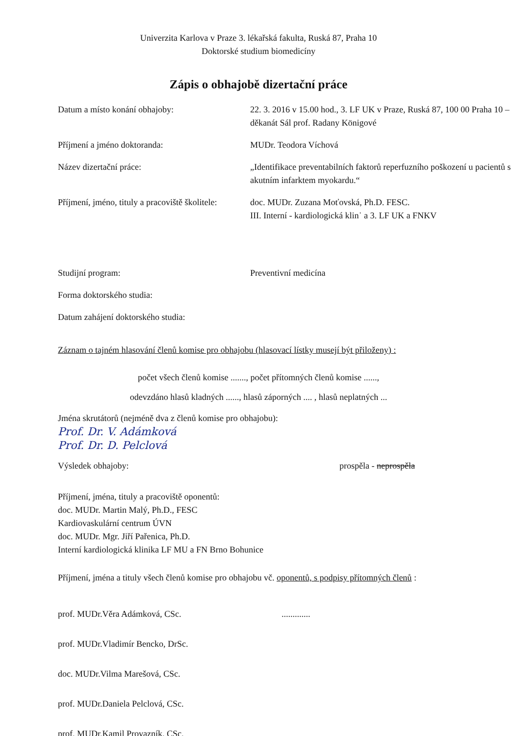Univerzita Karlova v Praze 3. lékařská fakulta, Ruská 87, Praha 10
Doktorské studium biomedicíny
Zápis o obhajobě dizertační práce
Datum a místo konání obhajoby: 22. 3. 2016 v 15.00 hod., 3. LF UK v Praze, Ruská 87, 100 00 Praha 10 – děkanát Sál prof. Radany Königové
Příjmení a jméno doktoranda: MUDr. Teodora Víchová
Název dizertační práce: „Identifikace preventabilních faktorů reperfuzního poškození u pacientů s akutním infarktem myokardu.“
Příjmení, jméno, tituly a pracoviště školitele:
doc. MUDr. Zuzana Moťovská, Ph.D. FESC.
III. Interní - kardiologická klin˙ a 3. LF UK a FNKV
Studijní program: Preventivní medicína
Forma doktorského studia:
Datum zahájení doktorského studia:
Záznam o tajném hlasování členů komise pro obhajobu (hlasovací lístky musejí být přiloženy) :
počet všech členů komise ......., počet přítomných členů komise ......,
odevzdáno hlasů kladných ......, hlasů záporných .... , hlasů neplatných ...
Jména skrutátorů (nejméně dva z členů komise pro obhajobu):
Prof. Dr. V. Adámková
Prof. Dr. D. Pelclová
Výsledek obhajoby: prospěla - neprospěla
Příjmení, jména, tituly a pracoviště oponentů:
doc. MUDr. Martin Malý, Ph.D., FESC
Kardiovaskulární centrum ÚVN
doc. MUDr. Mgr. Jiří Pařenica, Ph.D.
Interní kardiologická klinika LF MU a FN Brno Bohunice
Příjmení, jména a tituly všech členů komise pro obhajobu vč. oponentů, s podpisy přítomných členů :
prof. MUDr.Věra Adámková, CSc. .............
prof. MUDr.Vladimír Bencko, DrSc.
doc. MUDr.Vilma Marešová, CSc.
prof. MUDr.Daniela Pelclová, CSc.
prof. MUDr.Kamil Provazník, CSc.